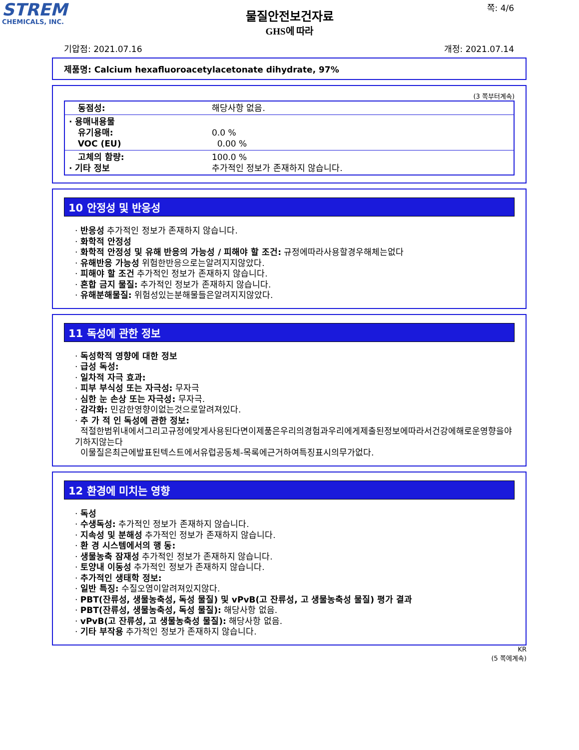STREM
CHEMICALS, INC.
물질안전보건자료
GHS에 따라
쪽: 4/6
기압점: 2021.07.16 개정: 2021.07.14
제품명: Calcium hexafluoroacetylacetonate dihydrate, 97%
(3 쪽부터계속)
| 동점성: | 해당사항 없음. |
| · 용매내용물 유기용매: VOC (EU) | 0.0 % 0.00 % |
| 고체의 함량: · 기타 정보 | 100.0 % 추가적인 정보가 존재하지 않습니다. |
10 안정성 및 반응성
· 반응성 추가적인 정보가 존재하지 않습니다.
· 화학적 안정성
· 화학적 안정성 및 유해 반응의 가능성 / 피해야 할 조건: 규정에따라사용할경우해체는없다
· 유해반응 가능성 위험한반응으로는알려지지않았다.
· 피해야 할 조건 추가적인 정보가 존재하지 않습니다.
· 혼합 금지 물질: 추가적인 정보가 존재하지 않습니다.
· 유해분해물질: 위험성있는분해물들은알려지지않았다.
11 독성에 관한 정보
· 독성학적 영향에 대한 정보
· 급성 독성:
· 일차적 자극 효과:
· 피부 부식성 또는 자극성: 무자극
· 심한 눈 손상 또는 자극성: 무자극.
· 감각화: 민감한영향이없는것으로알려져있다.
· 추 가 적 인 독성에 관한 정보:
적절한범위내에서그리고규정에맞게사용된다면이제품은우리의경험과우리에게제출된정보에따라서건강에해로운영향을야기하지않는다
이물질은최근에발표된텍스트에서유럽공동체-목록에근거하여특징표시의무가없다.
12 환경에 미치는 영향
· 독성
· 수생독성: 추가적인 정보가 존재하지 않습니다.
· 지속성 및 분해성 추가적인 정보가 존재하지 않습니다.
· 환 경 시스템에서의 행 동:
· 생물농축 잠재성 추가적인 정보가 존재하지 않습니다.
· 토양내 이동성 추가적인 정보가 존재하지 않습니다.
· 추가적인 생태학 정보:
· 일반 특징: 수질오염이알려져있지않다.
· PBT(잔류성, 생물농축성, 독성 물질) 및 vPvB(고 잔류성, 고 생물농축성 물질) 평가 결과
· PBT(잔류성, 생물농축성, 독성 물질): 해당사항 없음.
· vPvB(고 잔류성, 고 생물농축성 물질): 해당사항 없음.
· 기타 부작용 추가적인 정보가 존재하지 않습니다.
KR
(5 쪽에계속)